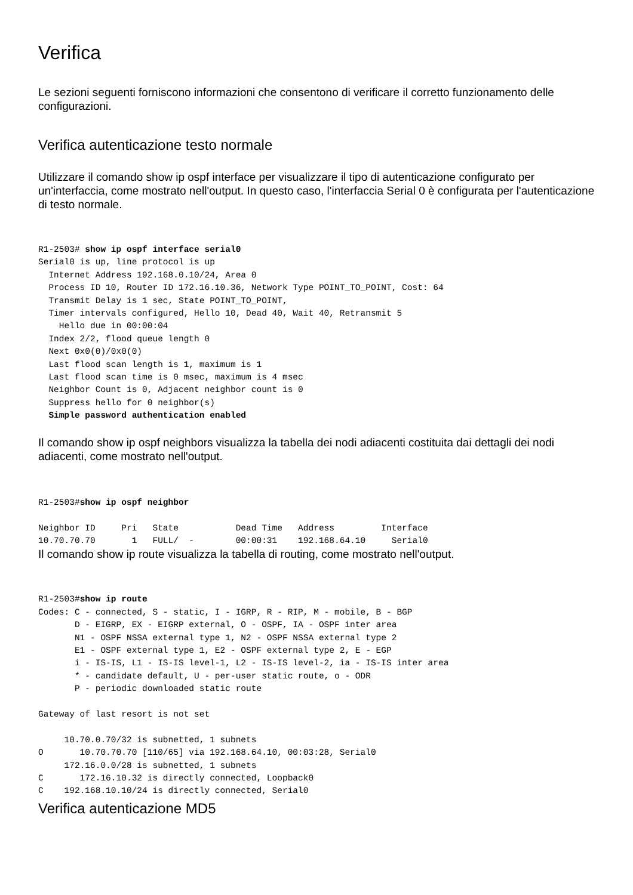Verifica
Le sezioni seguenti forniscono informazioni che consentono di verificare il corretto funzionamento delle configurazioni.
Verifica autenticazione testo normale
Utilizzare il comando show ip ospf interface per visualizzare il tipo di autenticazione configurato per un'interfaccia, come mostrato nell'output. In questo caso, l'interfaccia Serial 0 è configurata per l'autenticazione di testo normale.
R1-2503# show ip ospf interface serial0
Serial0 is up, line protocol is up
  Internet Address 192.168.0.10/24, Area 0
  Process ID 10, Router ID 172.16.10.36, Network Type POINT_TO_POINT, Cost: 64
  Transmit Delay is 1 sec, State POINT_TO_POINT,
  Timer intervals configured, Hello 10, Dead 40, Wait 40, Retransmit 5
    Hello due in 00:00:04
  Index 2/2, flood queue length 0
  Next 0x0(0)/0x0(0)
  Last flood scan length is 1, maximum is 1
  Last flood scan time is 0 msec, maximum is 4 msec
  Neighbor Count is 0, Adjacent neighbor count is 0
  Suppress hello for 0 neighbor(s)
  Simple password authentication enabled
Il comando show ip ospf neighbors visualizza la tabella dei nodi adiacenti costituita dai dettagli dei nodi adiacenti, come mostrato nell'output.
R1-2503#show ip ospf neighbor

Neighbor ID     Pri   State           Dead Time   Address         Interface
10.70.70.70       1   FULL/  -        00:00:31    192.168.64.10     Serial0
Il comando show ip route visualizza la tabella di routing, come mostrato nell'output.
R1-2503#show ip route
Codes: C - connected, S - static, I - IGRP, R - RIP, M - mobile, B - BGP
       D - EIGRP, EX - EIGRP external, O - OSPF, IA - OSPF inter area
       N1 - OSPF NSSA external type 1, N2 - OSPF NSSA external type 2
       E1 - OSPF external type 1, E2 - OSPF external type 2, E - EGP
       i - IS-IS, L1 - IS-IS level-1, L2 - IS-IS level-2, ia - IS-IS inter area
       * - candidate default, U - per-user static route, o - ODR
       P - periodic downloaded static route

Gateway of last resort is not set

     10.70.0.70/32 is subnetted, 1 subnets
O       10.70.70.70 [110/65] via 192.168.64.10, 00:03:28, Serial0
     172.16.0.0/28 is subnetted, 1 subnets
C       172.16.10.32 is directly connected, Loopback0
C    192.168.10.10/24 is directly connected, Serial0
Verifica autenticazione MD5